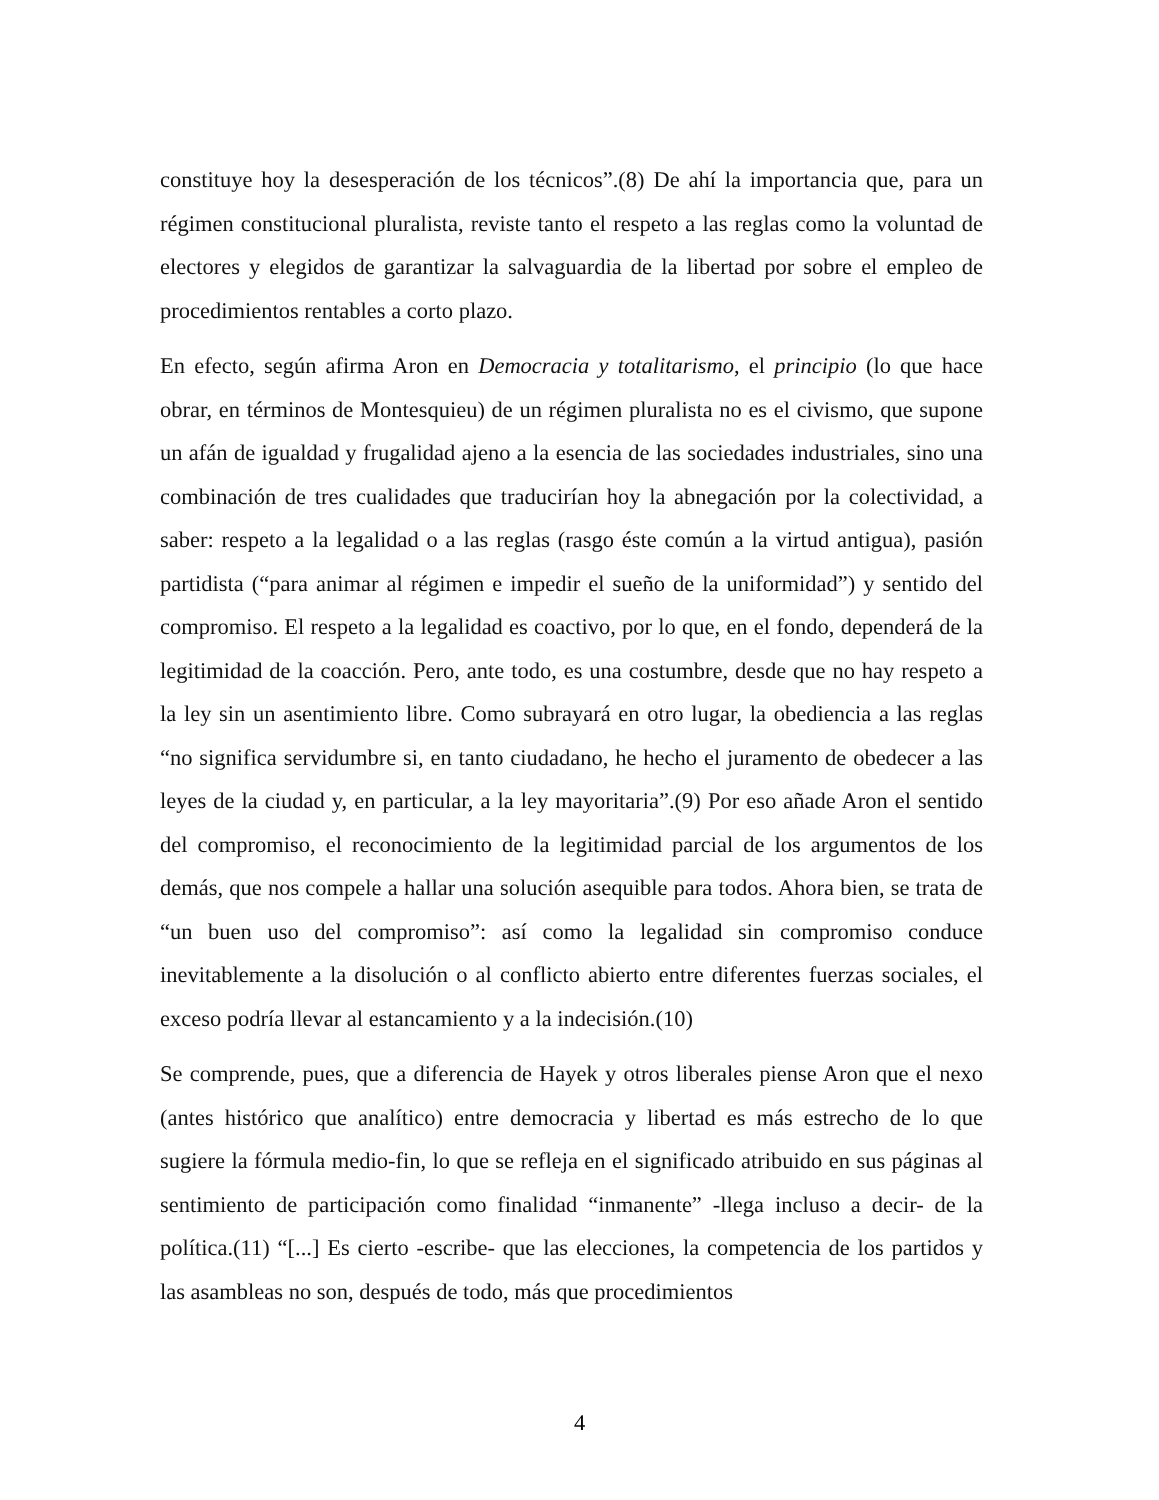constituye hoy la desesperación de los técnicos”.(8) De ahí la importancia que, para un régimen constitucional pluralista, reviste tanto el respeto a las reglas como la voluntad de electores y elegidos de garantizar la salvaguardia de la libertad por sobre el empleo de procedimientos rentables a corto plazo.
En efecto, según afirma Aron en Democracia y totalitarismo, el principio (lo que hace obrar, en términos de Montesquieu) de un régimen pluralista no es el civismo, que supone un afán de igualdad y frugalidad ajeno a la esencia de las sociedades industriales, sino una combinación de tres cualidades que traducirían hoy la abnegación por la colectividad, a saber: respeto a la legalidad o a las reglas (rasgo éste común a la virtud antigua), pasión partidista (“para animar al régimen e impedir el sueño de la uniformidad”) y sentido del compromiso. El respeto a la legalidad es coactivo, por lo que, en el fondo, dependerá de la legitimidad de la coacción. Pero, ante todo, es una costumbre, desde que no hay respeto a la ley sin un asentimiento libre. Como subrayará en otro lugar, la obediencia a las reglas “no significa servidumbre si, en tanto ciudadano, he hecho el juramento de obedecer a las leyes de la ciudad y, en particular, a la ley mayoritaria”.(9) Por eso añade Aron el sentido del compromiso, el reconocimiento de la legitimidad parcial de los argumentos de los demás, que nos compele a hallar una solución asequible para todos. Ahora bien, se trata de “un buen uso del compromiso”: así como la legalidad sin compromiso conduce inevitablemente a la disolución o al conflicto abierto entre diferentes fuerzas sociales, el exceso podría llevar al estancamiento y a la indecisión.(10)
Se comprende, pues, que a diferencia de Hayek y otros liberales piense Aron que el nexo (antes histórico que analítico) entre democracia y libertad es más estrecho de lo que sugiere la fórmula medio-fin, lo que se refleja en el significado atribuido en sus páginas al sentimiento de participación como finalidad “inmanente” -llega incluso a decir- de la política.(11) “[...] Es cierto -escribe- que las elecciones, la competencia de los partidos y las asambleas no son, después de todo, más que procedimientos
4